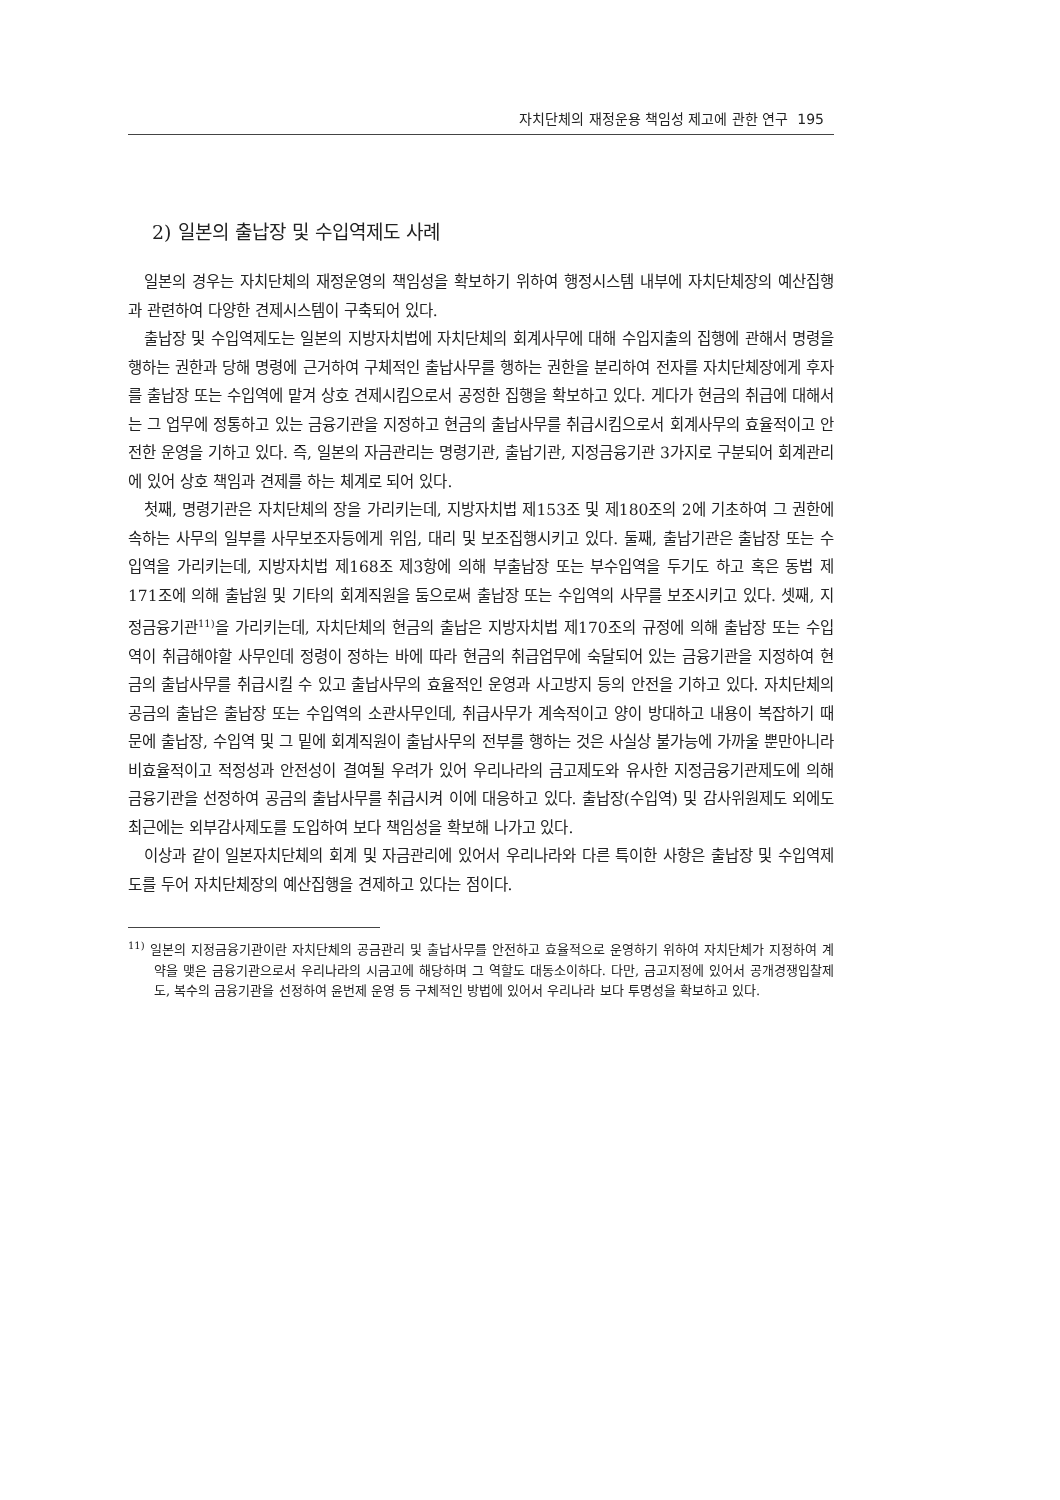자치단체의 재정운용 책임성 제고에 관한 연구 195
2) 일본의 출납장 및 수입역제도 사례
일본의 경우는 자치단체의 재정운영의 책임성을 확보하기 위하여 행정시스템 내부에 자치단체장의 예산집행과 관련하여 다양한 견제시스템이 구축되어 있다.
출납장 및 수입역제도는 일본의 지방자치법에 자치단체의 회계사무에 대해 수입지출의 집행에 관해서 명령을 행하는 권한과 당해 명령에 근거하여 구체적인 출납사무를 행하는 권한을 분리하여 전자를 자치단체장에게 후자를 출납장 또는 수입역에 맡겨 상호 견제시킴으로서 공정한 집행을 확보하고 있다. 게다가 현금의 취급에 대해서는 그 업무에 정통하고 있는 금융기관을 지정하고 현금의 출납사무를 취급시킴으로서 회계사무의 효율적이고 안전한 운영을 기하고 있다. 즉, 일본의 자금관리는 명령기관, 출납기관, 지정금융기관 3가지로 구분되어 회계관리에 있어 상호 책임과 견제를 하는 체계로 되어 있다.
첫째, 명령기관은 자치단체의 장을 가리키는데, 지방자치법 제153조 및 제180조의 2에 기초하여 그 권한에 속하는 사무의 일부를 사무보조자등에게 위임, 대리 및 보조집행시키고 있다. 둘째, 출납기관은 출납장 또는 수입역을 가리키는데, 지방자치법 제168조 제3항에 의해 부출납장 또는 부수입역을 두기도 하고 혹은 동법 제171조에 의해 출납원 및 기타의 회계직원을 둠으로써 출납장 또는 수입역의 사무를 보조시키고 있다. 셋째, 지정금융기관<sup>11)</sup>을 가리키는데, 자치단체의 현금의 출납은 지방자치법 제170조의 규정에 의해 출납장 또는 수입역이 취급해야할 사무인데 정령이 정하는 바에 따라 현금의 취급업무에 숙달되어 있는 금융기관을 지정하여 현금의 출납사무를 취급시킬 수 있고 출납사무의 효율적인 운영과 사고방지 등의 안전을 기하고 있다. 자치단체의 공금의 출납은 출납장 또는 수입역의 소관사무인데, 취급사무가 계속적이고 양이 방대하고 내용이 복잡하기 때문에 출납장, 수입역 및 그 밑에 회계직원이 출납사무의 전부를 행하는 것은 사실상 불가능에 가까울 뿐만아니라 비효율적이고 적정성과 안전성이 결여될 우려가 있어 우리나라의 금고제도와 유사한 지정금융기관제도에 의해 금융기관을 선정하여 공금의 출납사무를 취급시켜 이에 대응하고 있다. 출납장(수입역) 및 감사위원제도 외에도 최근에는 외부감사제도를 도입하여 보다 책임성을 확보해 나가고 있다.
이상과 같이 일본자치단체의 회계 및 자금관리에 있어서 우리나라와 다른 특이한 사항은 출납장 및 수입역제도를 두어 자치단체장의 예산집행을 견제하고 있다는 점이다.
<sup>11)</sup> 일본의 지정금융기관이란 자치단체의 공금관리 및 출납사무를 안전하고 효율적으로 운영하기 위하여 자치단체가 지정하여 계약을 맺은 금융기관으로서 우리나라의 시금고에 해당하며 그 역할도 대동소이하다. 다만, 금고지정에 있어서 공개경쟁입찰제도, 복수의 금융기관을 선정하여 윤번제 운영 등 구체적인 방법에 있어서 우리나라 보다 투명성을 확보하고 있다.